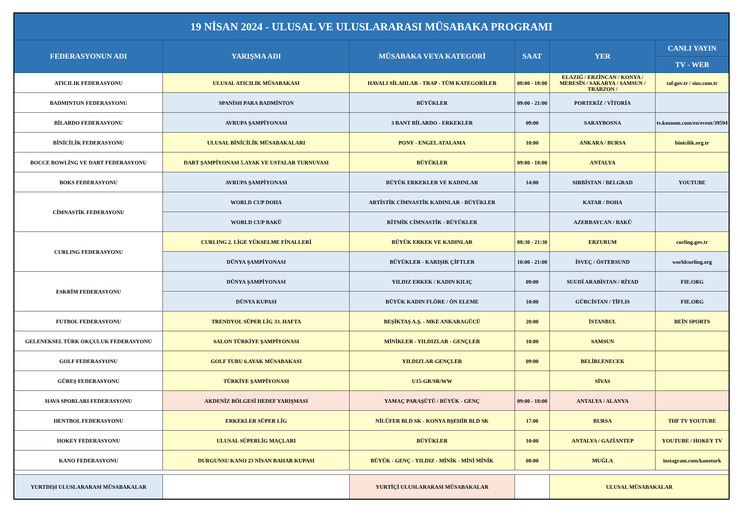| 19 NİSAN 2024 - ULUSAL VE ULUSLARARASI MÜSABAKA PROGRAMI | | | | | |
| --- | --- | --- | --- | --- | --- |
| FEDERASYONUN ADI | YARIŞMA ADI | MÜSABAKA VEYA KATEGORİ | SAAT | YER | CANLI YAYIN |
| | | | | | TV - WEB |
| ATICILIK FEDERASYONU | ULUSAL ATICILIK MÜSABAKASI | HAVALI SİLAHLAR - TRAP - TÜM KATEGORİLER | 08:00 - 18:00 | ELAZIĞ / ERZİNCAN / KONYA / MERESİN / SAKARYA / SAMSUN / TRABZON / | taf.gov.tr / sius.com.tr |
| BADMINTON FEDERASYONU | SPANİSH PARA BADMİNTON | BÜYÜKLER | 09:00 - 21:00 | PORTEKİZ / VİTORİA | |
| BİLARDO FEDERASYONU | AVRUPA ŞAMPİYONASI | 3 BANT BİLARDO - ERKEKLER | 09:00 | SARAYBOSNA | tv.kozoom.com/en/event/39594 |
| BİNİCİLİK FEDERASYONU | ULUSAL BİNİCİLİK MÜSABAKALARI | PONY - ENGEL ATALAMA | 10:00 | ANKARA / BURSA | binicilik.org.tr |
| BOCCE BOWLİNG VE DART FEDERASYONU | DART ŞAMPİYONASI 5.AYAK VE USTALAR TURNUVASI | BÜYÜKLER | 09:00 - 18:00 | ANTALYA | |
| BOKS FEDERASYONU | AVRUPA ŞAMPİYONASI | BÜYÜK ERKEKLER VE KADINLAR | 14:00 | SIRBİSTAN / BELGRAD | YOUTUBE |
| CİMNASTİK FEDERAYONU | WORLD CUP DOHA | ARTİSTİK CİMNASTİK KADINLAR - BÜYÜKLER | | KATAR / DOHA | |
| | WORLD CUP BAKÜ | RİTMİK CİMNASTİK - BÜYÜKLER | | AZERBAYCAN / BAKÜ | |
| CURLING FEDERASYONU | CURLING 2. LİGE YÜKSELME FİNALLERİ | BÜYÜK ERKEK VE KADINLAR | 08:30 - 21:30 | ERZURUM | curling.gov.tr |
| | DÜNYA ŞAMPİYONASI | BÜYÜKLER - KARIŞIK ÇİFTLER | 10:00 - 21:00 | İSVEÇ / ÖSTERSUND | worldcurling.org |
| ESKRİM FEDERASYONU | DÜNYA ŞAMPİYONASI | YILDIZ ERKEK / KADIN KILIÇ | 09:00 | SUUDİ ARABİSTAN / RİYAD | FIE.ORG |
| | DÜNYA KUPASI | BÜYÜK KADIN FLÖRE / ÖN ELEME | 10:00 | GÜRCİSTAN / TİFLIS | FIE.ORG |
| FUTBOL FEDERASYONU | TRENDYOL SÜPER LİG 33. HAFTA | BEŞİKTAŞ A.Ş. - MKE ANKARAGÜCÜ | 20:00 | İSTANBUL | BEİN SPORTS |
| GELENEKSEL TÜRK OKÇULUK FEDERASYONU | SALON TÜRKİYE ŞAMPİYONASI | MİNİKLER - YILDIZLAR - GENÇLER | 10:00 | SAMSUN | |
| GOLF FEDERASYONU | GOLF TURU 6.AYAK MÜSABAKASI | YILDIZLAR-GENÇLER | 09:00 | BELİRLENECEK | |
| GÜREŞ FEDERASYONU | TÜRKİYE ŞAMPİYONASI | U15-GR/SR/WW | | SİVAS | |
| HAVA SPORLARI FEDERASYONU | AKDENİZ BÖLGESİ HEDEF YARIŞMASI | YAMAÇ PARAŞÜTÜ / BÜYÜK - GENÇ | 09:00 - 18:00 | ANTALYA / ALANYA | |
| HENTBOL FEDERASYONU | ERKEKLER SÜPER LİG | NİLÜFER BLD SK - KONYA BŞEHİR BLD SK | 17.00 | BURSA | THF TV YOUTUBE |
| HOKEY FEDERASYONU | ULUSAL SÜPERLİG MAÇLARI | BÜYÜKLER | 10:00 | ANTALYA / GAZİANTEP | YOUTUBE / HOKEY TV |
| KANO FEDERASYONU | DURGUNSU KANO 23 NİSAN BAHAR KUPASI | BÜYÜK - GENÇ - YILDIZ - MİNİK - MİNİ MİNİK | 08:00 | MUĞLA | instagram.com/kanoturk |
| YURTDIŞI ULUSLARARASI MÜSABAKALAR | | YURTİÇİ ULUSLARARASI MÜSABAKALAR | | ULUSAL MÜSABAKALAR | |